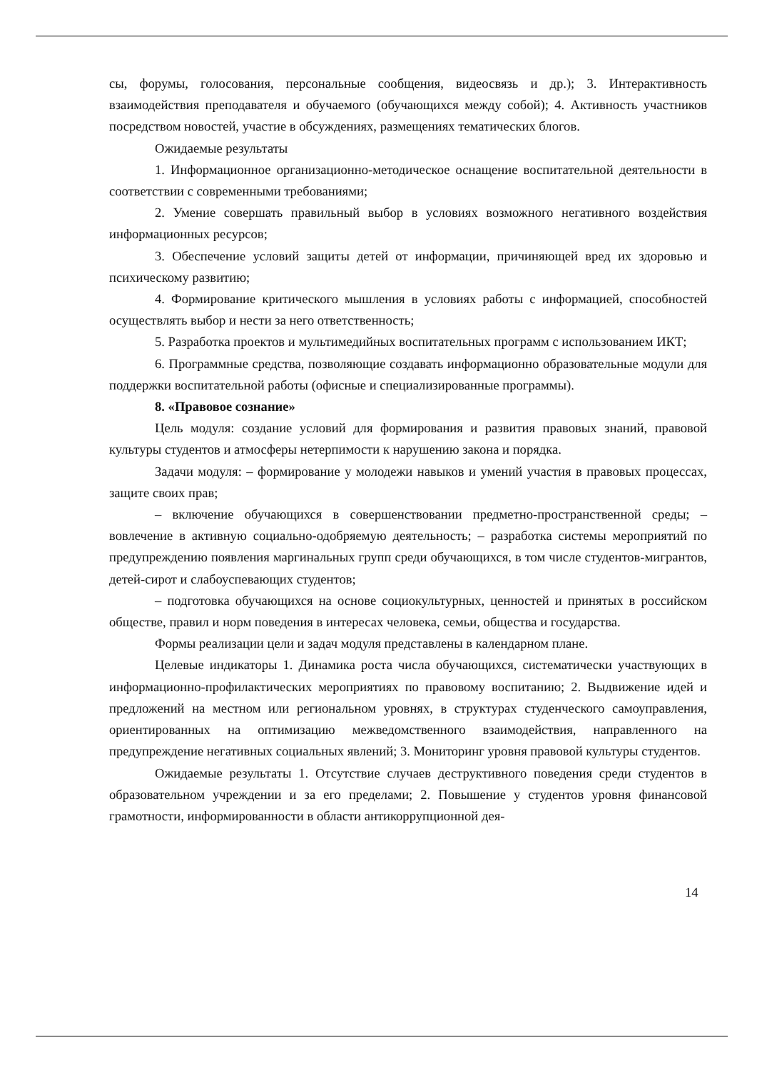сы, форумы, голосования, персональные сообщения, видеосвязь и др.); 3. Интерактивность взаимодействия преподавателя и обучаемого (обучающихся между собой); 4. Активность участников посредством новостей, участие в обсуждениях, размещениях тематических блогов.
Ожидаемые результаты
1. Информационное организационно-методическое оснащение воспитательной деятельности в соответствии с современными требованиями;
2. Умение совершать правильный выбор в условиях возможного негативного воздействия информационных ресурсов;
3. Обеспечение условий защиты детей от информации, причиняющей вред их здоровью и психическому развитию;
4. Формирование критического мышления в условиях работы с информацией, способностей осуществлять выбор и нести за него ответственность;
5. Разработка проектов и мультимедийных воспитательных программ с использованием ИКТ;
6. Программные средства, позволяющие создавать информационно образовательные модули для поддержки воспитательной работы (офисные и специализированные программы).
8. «Правовое сознание»
Цель модуля: создание условий для формирования и развития правовых знаний, правовой культуры студентов и атмосферы нетерпимости к нарушению закона и порядка.
Задачи модуля: – формирование у молодежи навыков и умений участия в правовых процессах, защите своих прав;
– включение обучающихся в совершенствовании предметно-пространственной среды; – вовлечение в активную социально-одобряемую деятельность; – разработка системы мероприятий по предупреждению появления маргинальных групп среди обучающихся, в том числе студентов-мигрантов, детей-сирот и слабоуспевающих студентов;
– подготовка обучающихся на основе социокультурных, ценностей и принятых в российском обществе, правил и норм поведения в интересах человека, семьи, общества и государства.
Формы реализации цели и задач модуля представлены в календарном плане.
Целевые индикаторы 1. Динамика роста числа обучающихся, систематически участвующих в информационно-профилактических мероприятиях по правовому воспитанию; 2. Выдвижение идей и предложений на местном или региональном уровнях, в структурах студенческого самоуправления, ориентированных на оптимизацию межведомственного взаимодействия, направленного на предупреждение негативных социальных явлений; 3. Мониторинг уровня правовой культуры студентов.
Ожидаемые результаты 1. Отсутствие случаев деструктивного поведения среди студентов в образовательном учреждении и за его пределами; 2. Повышение у студентов уровня финансовой грамотности, информированности в области антикоррупционной дея-
14